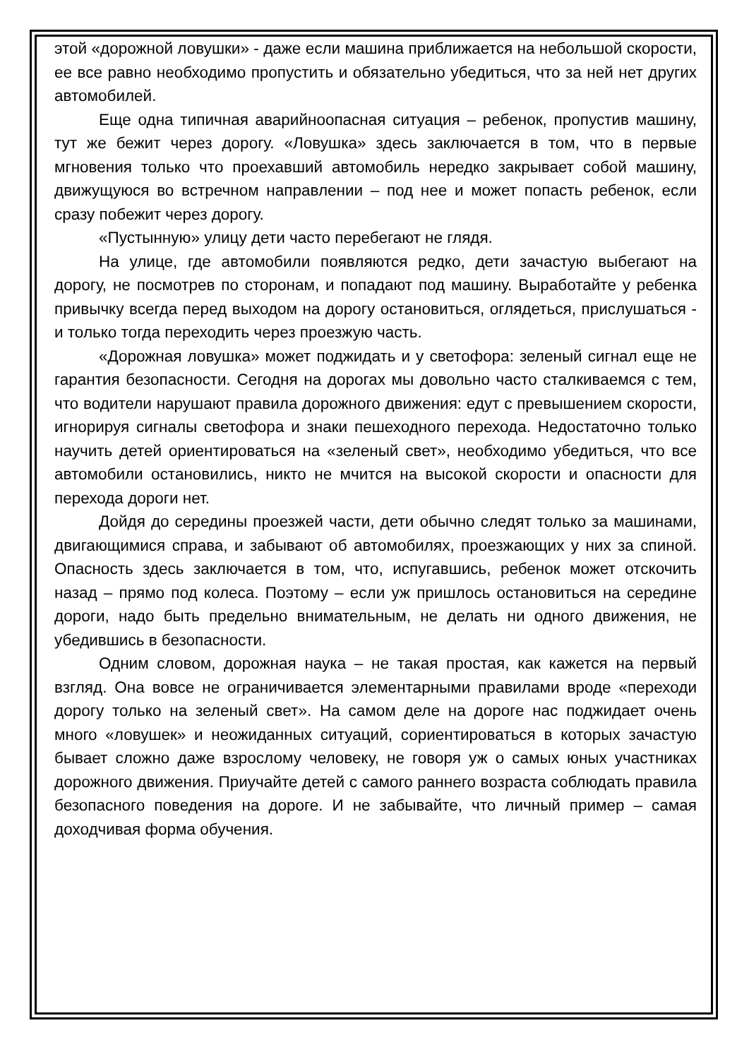этой «дорожной ловушки» - даже если машина приближается на небольшой скорости, ее все равно необходимо пропустить и обязательно убедиться, что за ней нет других автомобилей.
Еще одна типичная аварийноопасная ситуация – ребенок, пропустив машину, тут же бежит через дорогу. «Ловушка» здесь заключается в том, что в первые мгновения только что проехавший автомобиль нередко закрывает собой машину, движущуюся во встречном направлении – под нее и может попасть ребенок, если сразу побежит через дорогу.
«Пустынную» улицу дети часто перебегают не глядя.
На улице, где автомобили появляются редко, дети зачастую выбегают на дорогу, не посмотрев по сторонам, и попадают под машину. Выработайте у ребенка привычку всегда перед выходом на дорогу остановиться, оглядеться, прислушаться - и только тогда переходить через проезжую часть.
«Дорожная ловушка» может поджидать и у светофора: зеленый сигнал еще не гарантия безопасности. Сегодня на дорогах мы довольно часто сталкиваемся с тем, что водители нарушают правила дорожного движения: едут с превышением скорости, игнорируя сигналы светофора и знаки пешеходного перехода. Недостаточно только научить детей ориентироваться на «зеленый свет», необходимо убедиться, что все автомобили остановились, никто не мчится на высокой скорости и опасности для перехода дороги нет.
Дойдя до середины проезжей части, дети обычно следят только за машинами, двигающимися справа, и забывают об автомобилях, проезжающих у них за спиной. Опасность здесь заключается в том, что, испугавшись, ребенок может отскочить назад – прямо под колеса. Поэтому – если уж пришлось остановиться на середине дороги, надо быть предельно внимательным, не делать ни одного движения, не убедившись в безопасности.
Одним словом, дорожная наука – не такая простая, как кажется на первый взгляд. Она вовсе не ограничивается элементарными правилами вроде «переходи дорогу только на зеленый свет». На самом деле на дороге нас поджидает очень много «ловушек» и неожиданных ситуаций, сориентироваться в которых зачастую бывает сложно даже взрослому человеку, не говоря уж о самых юных участниках дорожного движения. Приучайте детей с самого раннего возраста соблюдать правила безопасного поведения на дороге. И не забывайте, что личный пример – самая доходчивая форма обучения.